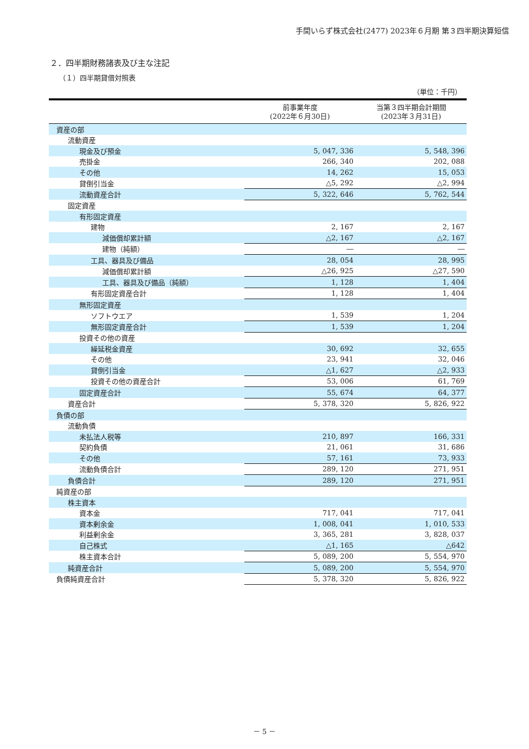手間いらず株式会社(2477) 2023年６月期 第３四半期決算短信
２．四半期財務諸表及び主な注記
（１）四半期貸借対照表
（単位：千円）
| | 前事業年度 (2022年６月30日) | 当第３四半期会計期間 (2023年３月31日) |
| --- | --- | --- |
| 資産の部 | | |
| 流動資産 | | |
| 現金及び預金 | 5, 047, 336 | 5, 548, 396 |
| 売掛金 | 266, 340 | 202, 088 |
| その他 | 14, 262 | 15, 053 |
| 貸倒引当金 | △5, 292 | △2, 994 |
| 流動資産合計 | 5, 322, 646 | 5, 762, 544 |
| 固定資産 | | |
| 有形固定資産 | | |
| 建物 | 2, 167 | 2, 167 |
| 減価償却累計額 | △2, 167 | △2, 167 |
| 建物（純額） | ― | ― |
| 工具、器具及び備品 | 28, 054 | 28, 995 |
| 減価償却累計額 | △26, 925 | △27, 590 |
| 工具、器具及び備品（純額） | 1, 128 | 1, 404 |
| 有形固定資産合計 | 1, 128 | 1, 404 |
| 無形固定資産 | | |
| ソフトウエア | 1, 539 | 1, 204 |
| 無形固定資産合計 | 1, 539 | 1, 204 |
| 投資その他の資産 | | |
| 繰延税金資産 | 30, 692 | 32, 655 |
| その他 | 23, 941 | 32, 046 |
| 貸倒引当金 | △1, 627 | △2, 933 |
| 投資その他の資産合計 | 53, 006 | 61, 769 |
| 固定資産合計 | 55, 674 | 64, 377 |
| 資産合計 | 5, 378, 320 | 5, 826, 922 |
| 負債の部 | | |
| 流動負債 | | |
| 未払法人税等 | 210, 897 | 166, 331 |
| 契約負債 | 21, 061 | 31, 686 |
| その他 | 57, 161 | 73, 933 |
| 流動負債合計 | 289, 120 | 271, 951 |
| 負債合計 | 289, 120 | 271, 951 |
| 純資産の部 | | |
| 株主資本 | | |
| 資本金 | 717, 041 | 717, 041 |
| 資本剰余金 | 1, 008, 041 | 1, 010, 533 |
| 利益剰余金 | 3, 365, 281 | 3, 828, 037 |
| 自己株式 | △1, 165 | △642 |
| 株主資本合計 | 5, 089, 200 | 5, 554, 970 |
| 純資産合計 | 5, 089, 200 | 5, 554, 970 |
| 負債純資産合計 | 5, 378, 320 | 5, 826, 922 |
－ 5 －